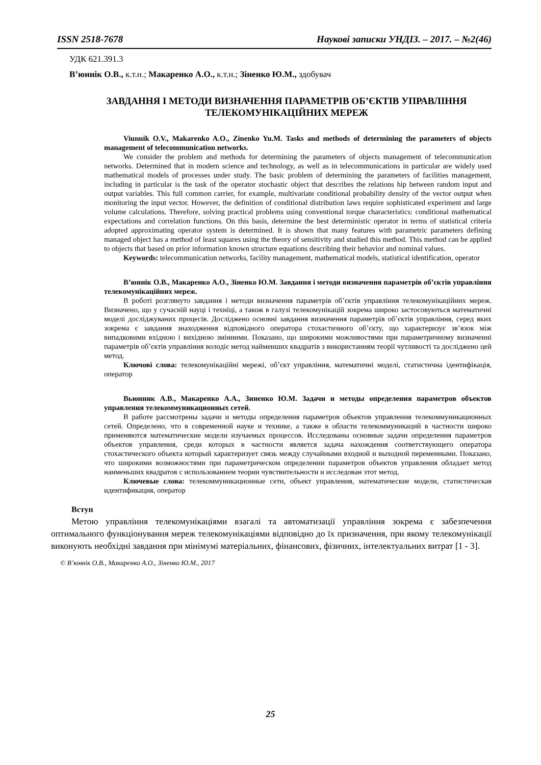ISSN 2518-7678 Наукові записки УНДІЗ. – 2017. – №2(46)
УДК 621.391.3
В’юннік О.В., к.т.н.; Макаренко А.О., к.т.н.; Зіненко Ю.М., здобувач
ЗАВДАННЯ І МЕТОДИ ВИЗНАЧЕННЯ ПАРАМЕТРІВ ОБ’ЄКТІВ УПРАВЛІННЯ ТЕЛЕКОМУНІКАЦІЙНИХ МЕРЕЖ
Viunnik O.V., Makarenko A.O., Zinenko Yu.M. Tasks and methods of determining the parameters of objects management of telecommunication networks.
We consider the problem and methods for determining the parameters of objects management of telecommunication networks. Determined that in modern science and technology, as well as in telecommunications in particular are widely used mathematical models of processes under study. The basic problem of determining the parameters of facilities management, including in particular is the task of the operator stochastic object that describes the relations hip between random input and output variables. This full common carrier, for example, multivariate conditional probability density of the vector output when monitoring the input vector. However, the definition of conditional distribution laws require sophisticated experiment and large volume calculations. Therefore, solving practical problems using conventional torque characteristics: conditional mathematical expectations and correlation functions. On this basis, determine the best deterministic operator in terms of statistical criteria adopted approximating operator system is determined. It is shown that many features with parametric parameters defining managed object has a method of least squares using the theory of sensitivity and studied this method. This method can be applied to objects that based on prior information known structure equations describing their behavior and nominal values.
Keywords: telecommunication networks, facility management, mathematical models, statistical identification, operator
В’юннік О.В., Макаренко А.О., Зіненко Ю.М. Завдання і методи визначення параметрів об’єктів управління телекомунікаційних мереж.
В роботі розглянуто завдання і методи визначення параметрів об’єктів управління телекомунікаційних мереж. Визначено, що у сучасній науці і техніці, а також в галузі телекомунікацій зокрема широко застосовуються математичні моделі досліджуваних процесів. Досліджено основні завдання визначення параметрів об’єктів управління, серед яких зокрема є завдання знаходження відповідного оператора стохастичного об’єкту, що характеризує зв’язок між випадковими вхідною і вихідною змінними. Показано, що широкими можливостями при параметричному визначенні параметрів об’єктів управління володіє метод найменших квадратів з використанням теорії чутливості та досліджено цей метод.
Ключові слова: телекомунікаційні мережі, об’єкт управління, математичні моделі, статистична ідентифікація, оператор
Вьюнник А.В., Макаренко А.А., Зиненко Ю.М. Задачи и методы определения параметров объектов управления телекоммуникационных сетей.
В работе рассмотрены задачи и методы определения параметров объектов управления телекоммуникационных сетей. Определено, что в современной науке и технике, а также в области телекоммуникаций в частности широко применяются математические модели изучаемых процессов. Исследованы основные задачи определения параметров объектов управления, среди которых в частности является задача нахождения соответствующего оператора стохастического объекта который характеризует связь между случайными входной и выходной переменными. Показано, что широкими возможностями при параметрическом определении параметров объектов управления обладает метод наименьших квадратов с использованием теории чувствительности и исследован этот метод.
Ключевые слова: телекоммуникационные сети, объект управления, математические модели, статистическая идентификация, оператор
Вступ
Метою управління телекомунікаціями взагалі та автоматизації управління зокрема є забезпечення оптимального функціонування мереж телекомунікаціями відповідно до їх призначення, при якому телекомунікації виконують необхідні завдання при мінімумі матеріальних, фінансових, фізичних, інтелектуальних витрат [1 - 3].
© В’юннік О.В., Макаренко А.О., Зіненко Ю.М., 2017
25